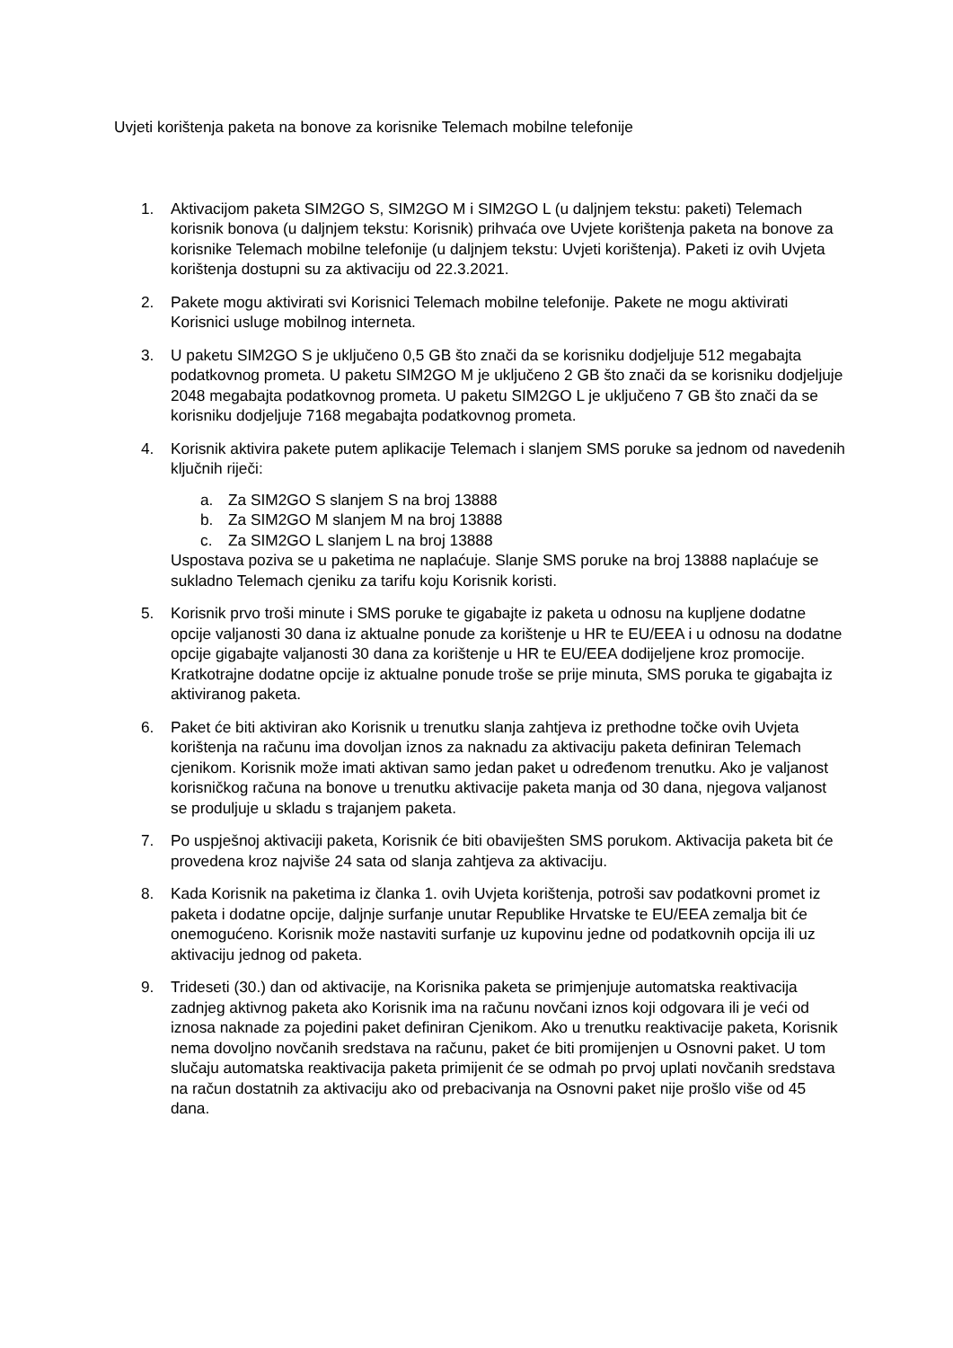Uvjeti korištenja paketa na bonove za korisnike Telemach mobilne telefonije
1. Aktivacijom paketa SIM2GO S, SIM2GO M i SIM2GO L (u daljnjem tekstu: paketi) Telemach korisnik bonova (u daljnjem tekstu: Korisnik) prihvaća ove Uvjete korištenja paketa na bonove za korisnike Telemach mobilne telefonije (u daljnjem tekstu: Uvjeti korištenja). Paketi iz ovih Uvjeta korištenja dostupni su za aktivaciju od 22.3.2021.
2. Pakete mogu aktivirati svi Korisnici Telemach mobilne telefonije. Pakete ne mogu aktivirati Korisnici usluge mobilnog interneta.
3. U paketu SIM2GO S je uključeno 0,5 GB što znači da se korisniku dodjeljuje 512 megabajta podatkovnog prometa. U paketu SIM2GO M je uključeno 2 GB što znači da se korisniku dodjeljuje 2048 megabajta podatkovnog prometa. U paketu SIM2GO L je uključeno 7 GB što znači da se korisniku dodjeljuje 7168 megabajta podatkovnog prometa.
4. Korisnik aktivira pakete putem aplikacije Telemach i slanjem SMS poruke sa jednom od navedenih ključnih riječi:
a. Za SIM2GO S slanjem S na broj 13888
b. Za SIM2GO M slanjem M na broj 13888
c. Za SIM2GO L slanjem L na broj 13888
Uspostava poziva se u paketima ne naplaćuje. Slanje SMS poruke na broj 13888 naplaćuje se sukladno Telemach cjeniku za tarifu koju Korisnik koristi.
5. Korisnik prvo troši minute i SMS poruke te gigabajte iz paketa u odnosu na kupljene dodatne opcije valjanosti 30 dana iz aktualne ponude za korištenje u HR te EU/EEA i u odnosu na dodatne opcije gigabajte valjanosti 30 dana za korištenje u HR te EU/EEA dodijeljene kroz promocije. Kratkotrajne dodatne opcije iz aktualne ponude troše se prije minuta, SMS poruka te gigabajta iz aktiviranog paketa.
6. Paket će biti aktiviran ako Korisnik u trenutku slanja zahtjeva iz prethodne točke ovih Uvjeta korištenja na računu ima dovoljan iznos za naknadu za aktivaciju paketa definiran Telemach cjenikom. Korisnik može imati aktivan samo jedan paket u određenom trenutku. Ako je valjanost korisničkog računa na bonove u trenutku aktivacije paketa manja od 30 dana, njegova valjanost se produljuje u skladu s trajanjem paketa.
7. Po uspješnoj aktivaciji paketa, Korisnik će biti obaviješten SMS porukom. Aktivacija paketa bit će provedena kroz najviše 24 sata od slanja zahtjeva za aktivaciju.
8. Kada Korisnik na paketima iz članka 1. ovih Uvjeta korištenja, potroši sav podatkovni promet iz paketa i dodatne opcije, daljnje surfanje unutar Republike Hrvatske te EU/EEA zemalja bit će onemogućeno. Korisnik može nastaviti surfanje uz kupovinu jedne od podatkovnih opcija ili uz aktivaciju jednog od paketa.
9. Trideseti (30.) dan od aktivacije, na Korisnika paketa se primjenjuje automatska reaktivacija zadnjeg aktivnog paketa ako Korisnik ima na računu novčani iznos koji odgovara ili je veći od iznosa naknade za pojedini paket definiran Cjenikom. Ako u trenutku reaktivacije paketa, Korisnik nema dovoljno novčanih sredstava na računu, paket će biti promijenjen u Osnovni paket. U tom slučaju automatska reaktivacija paketa primijenit će se odmah po prvoj uplati novčanih sredstava na račun dostatnih za aktivaciju ako od prebacivanja na Osnovni paket nije prošlo više od 45 dana.